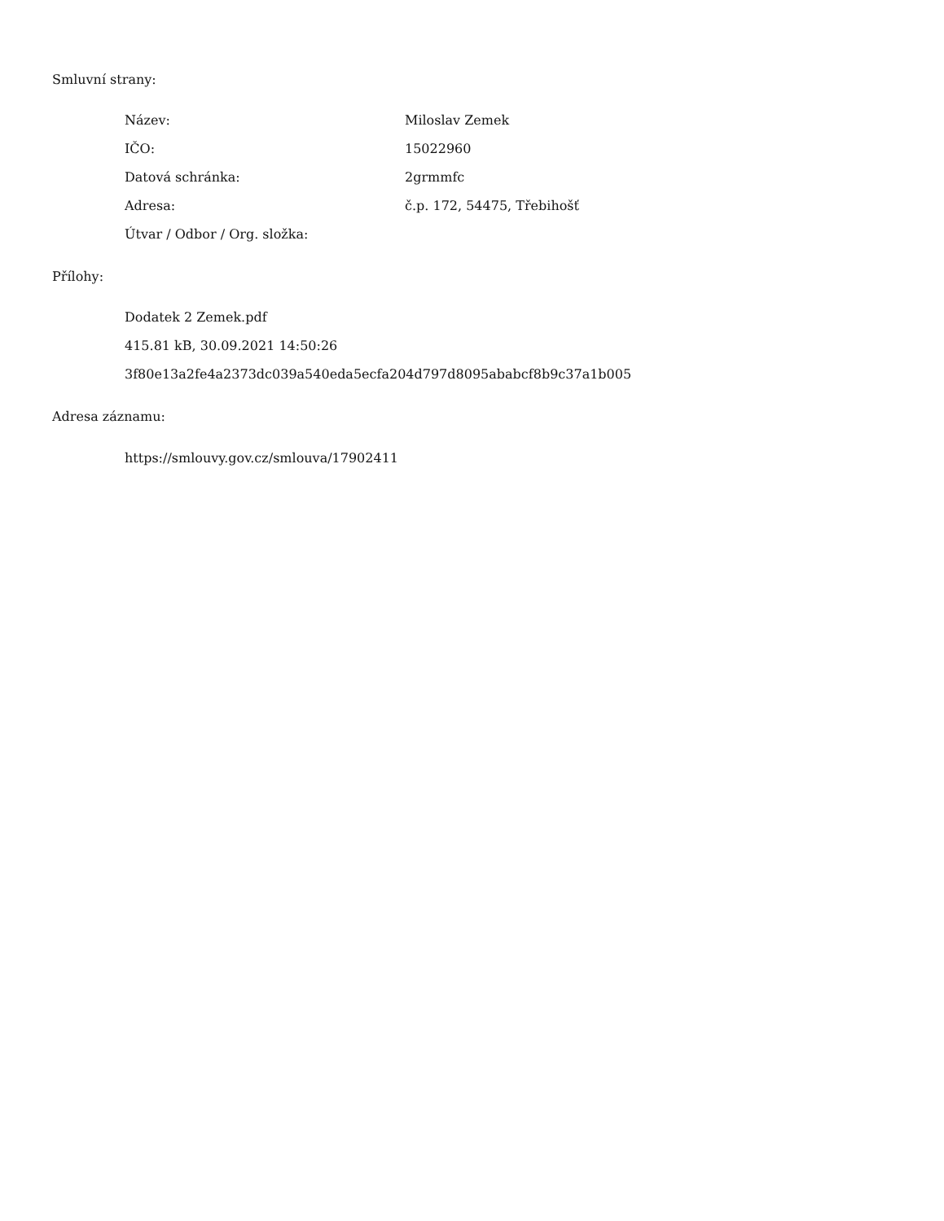Smluvní strany:
| Název: | Miloslav Zemek |
| IČO: | 15022960 |
| Datová schránka: | 2grmmfc |
| Adresa: | č.p. 172, 54475, Třebihošť |
| Útvar / Odbor / Org. složka: | |
Přílohy:
Dodatek 2 Zemek.pdf
415.81 kB, 30.09.2021 14:50:26
3f80e13a2fe4a2373dc039a540eda5ecfa204d797d8095ababcf8b9c37a1b005
Adresa záznamu:
https://smlouvy.gov.cz/smlouva/17902411